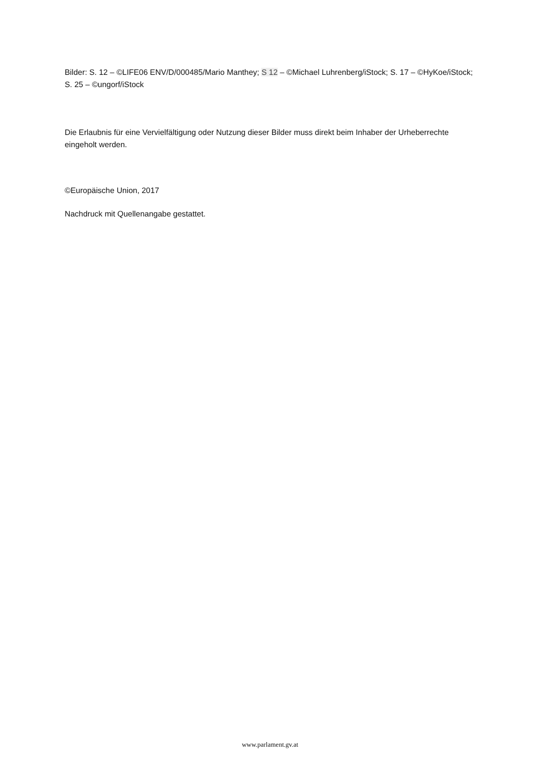Bilder: S. 12 – ©LIFE06 ENV/D/000485/Mario Manthey; S 12 – ©Michael Luhrenberg/iStock; S. 17 – ©HyKoe/iStock; S. 25 – ©ungorf/iStock
Die Erlaubnis für eine Vervielfältigung oder Nutzung dieser Bilder muss direkt beim Inhaber der Urheberrechte eingeholt werden.
©Europäische Union, 2017
Nachdruck mit Quellenangabe gestattet.
www.parlament.gv.at